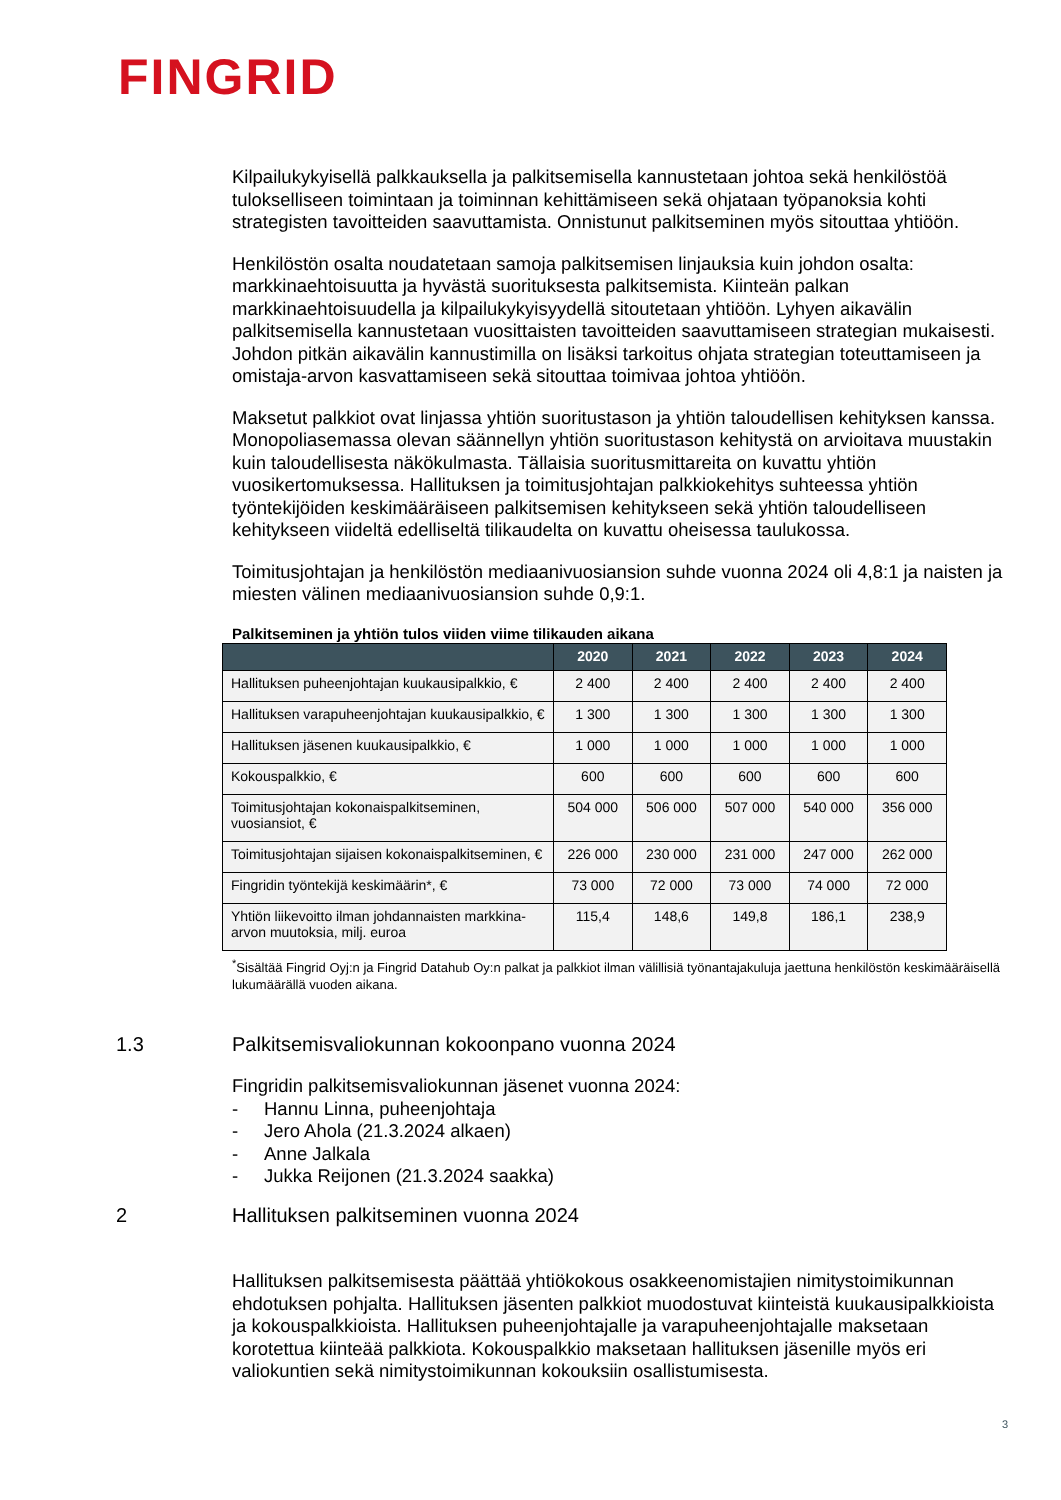FINGRID
Kilpailukykyisellä palkkauksella ja palkitsemisella kannustetaan johtoa sekä henkilöstöä tulokselliseen toimintaan ja toiminnan kehittämiseen sekä ohjataan työpanoksia kohti strategisten tavoitteiden saavuttamista. Onnistunut palkitseminen myös sitouttaa yhtiöön.
Henkilöstön osalta noudatetaan samoja palkitsemisen linjauksia kuin johdon osalta: markkinaehtoisuutta ja hyvästä suorituksesta palkitsemista. Kiinteän palkan markkinaehtoisuudella ja kilpailukykyisyydellä sitoutetaan yhtiöön. Lyhyen aikavälin palkitsemisella kannustetaan vuosittaisten tavoitteiden saavuttamiseen strategian mukaisesti. Johdon pitkän aikavälin kannustimilla on lisäksi tarkoitus ohjata strategian toteuttamiseen ja omistaja-arvon kasvattamiseen sekä sitouttaa toimivaa johtoa yhtiöön.
Maksetut palkkiot ovat linjassa yhtiön suoritustason ja yhtiön taloudellisen kehityksen kanssa. Monopoliasemassa olevan säännellyn yhtiön suoritustason kehitystä on arvioitava muustakin kuin taloudellisesta näkökulmasta. Tällaisia suoritusmittareita on kuvattu yhtiön vuosikertomuksessa. Hallituksen ja toimitusjohtajan palkkiokehitys suhteessa yhtiön työntekijöiden keskimääräiseen palkitsemisen kehitykseen sekä yhtiön taloudelliseen kehitykseen viideltä edelliseltä tilikaudelta on kuvattu oheisessa taulukossa.
Toimitusjohtajan ja henkilöstön mediaanivuosiansion suhde vuonna 2024 oli 4,8:1 ja naisten ja miesten välinen mediaanivuosiansion suhde 0,9:1.
Palkitseminen ja yhtiön tulos viiden viime tilikauden aikana
| | 2020 | 2021 | 2022 | 2023 | 2024 |
| --- | --- | --- | --- | --- | --- |
| Hallituksen puheenjohtajan kuukausipalkkio, € | 2 400 | 2 400 | 2 400 | 2 400 | 2 400 |
| Hallituksen varapuheenjohtajan kuukausipalkkio, € | 1 300 | 1 300 | 1 300 | 1 300 | 1 300 |
| Hallituksen jäsenen kuukausipalkkio, € | 1 000 | 1 000 | 1 000 | 1 000 | 1 000 |
| Kokouspalkkio, € | 600 | 600 | 600 | 600 | 600 |
| Toimitusjohtajan kokonaispalkitseminen, vuosiansiot, € | 504 000 | 506 000 | 507 000 | 540 000 | 356 000 |
| Toimitusjohtajan sijaisen kokonaispalkitseminen, € | 226 000 | 230 000 | 231 000 | 247 000 | 262 000 |
| Fingridin työntekijä keskimäärin*, € | 73 000 | 72 000 | 73 000 | 74 000 | 72 000 |
| Yhtiön liikevoitto ilman johdannaisten markkina-arvon muutoksia, milj. euroa | 115,4 | 148,6 | 149,8 | 186,1 | 238,9 |
<sup>*</sup> Sisältää Fingrid Oyj:n ja Fingrid Datahub Oy:n palkat ja palkkiot ilman välillisiä työnantajakuluja jaettuna henkilöstön keskimääräisellä lukumäärällä vuoden aikana.
1.3 Palkitsemisvaliokunnan kokoonpano vuonna 2024
Fingridin palkitsemisvaliokunnan jäsenet vuonna 2024:
- Hannu Linna, puheenjohtaja
- Jero Ahola (21.3.2024 alkaen)
- Anne Jalkala
- Jukka Reijonen (21.3.2024 saakka)
2 Hallituksen palkitseminen vuonna 2024
Hallituksen palkitsemisesta päättää yhtiökokous osakkeenomistajien nimitystoimikunnan ehdotuksen pohjalta. Hallituksen jäsenten palkkiot muodostuvat kiinteistä kuukausipalkkioista ja kokouspalkkioista. Hallituksen puheenjohtajalle ja varapuheenjohtajalle maksetaan korotettua kiinteää palkkiota. Kokouspalkkio maksetaan hallituksen jäsenille myös eri valiokuntien sekä nimitystoimikunnan kokouksiin osallistumisesta.
3